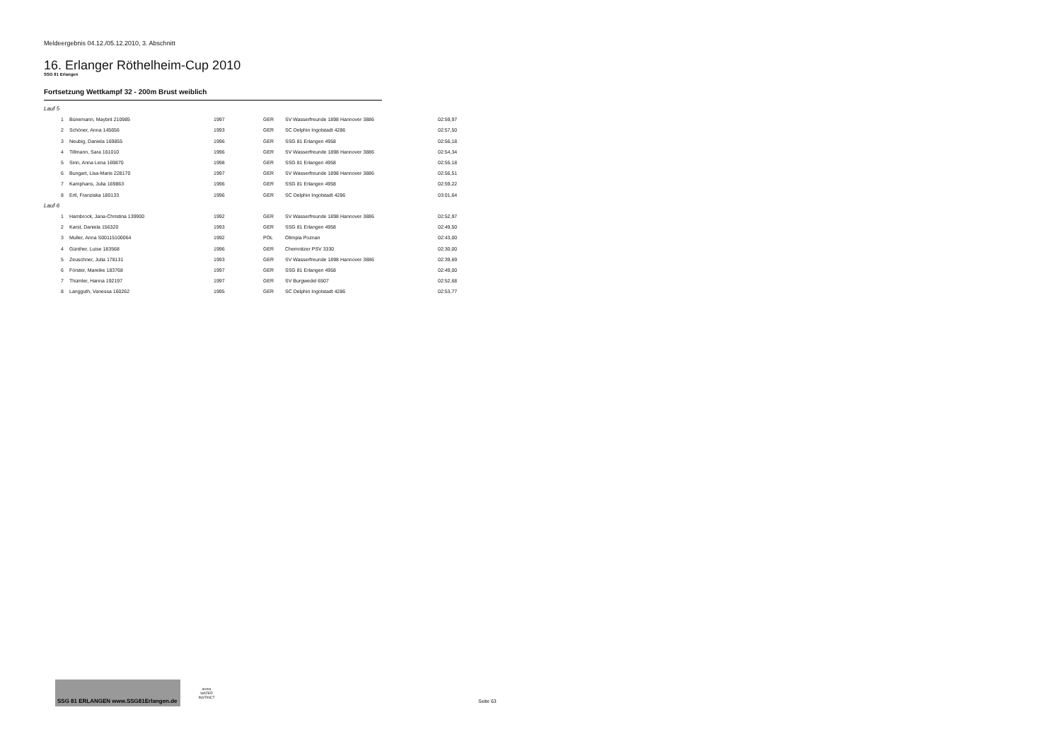Meldeergebnis 04.12./05.12.2010, 3. Abschnitt
16. Erlanger Röthelheim-Cup 2010
SSG 81 Erlangen
Fortsetzung Wettkampf 32 - 200m Brust weiblich
| Lauf 5 | | | | | |
| 1 | Bünemann, Maybrit 210985 | 1997 | GER | SV Wasserfreunde 1898 Hannover 3886 | 02:59,97 |
| 2 | Schöner, Anna 145656 | 1993 | GER | SC Delphin Ingolstadt 4286 | 02:57,50 |
| 3 | Neubig, Daniela 169855 | 1996 | GER | SSG 81 Erlangen 4958 | 02:56,18 |
| 4 | Tillmann, Sara 161010 | 1996 | GER | SV Wasserfreunde 1898 Hannover 3886 | 02:54,34 |
| 5 | Sinn, Anna Lena 169870 | 1998 | GER | SSG 81 Erlangen 4958 | 02:55,18 |
| 6 | Bungart, Lisa-Marie 228170 | 1997 | GER | SV Wasserfreunde 1898 Hannover 3886 | 02:56,51 |
| 7 | Kamphans, Julia 169863 | 1996 | GER | SSG 81 Erlangen 4958 | 02:59,22 |
| 8 | Ertl, Franziska 180133 | 1996 | GER | SC Delphin Ingolstadt 4286 | 03:01,64 |
| Lauf 6 | | | | | |
| 1 | Hambrock, Jana-Christina 139900 | 1992 | GER | SV Wasserfreunde 1898 Hannover 3886 | 02:52,97 |
| 2 | Karst, Daniela 156320 | 1993 | GER | SSG 81 Erlangen 4958 | 02:49,50 |
| 3 | Muller, Anna S00115100064 | 1992 | POL | Olimpia Poznan | 02:43,00 |
| 4 | Günther, Luise 183568 | 1996 | GER | Chemnitzer PSV 3330 | 02:30,00 |
| 5 | Zeuschner, Julia 178131 | 1993 | GER | SV Wasserfreunde 1898 Hannover 3886 | 02:39,69 |
| 6 | Förster, Mareike 183768 | 1997 | GER | SSG 81 Erlangen 4958 | 02:49,00 |
| 7 | Thümler, Hanna 192197 | 1997 | GER | SV Burgwedel 6507 | 02:52,68 |
| 8 | Langguth, Vanessa 160262 | 1995 | GER | SC Delphin Ingolstadt 4286 | 02:53,77 |
SSG 81 ERLANGEN www.SSG81Erlangen.de
arena
WATER INSTINCT
Seite 63